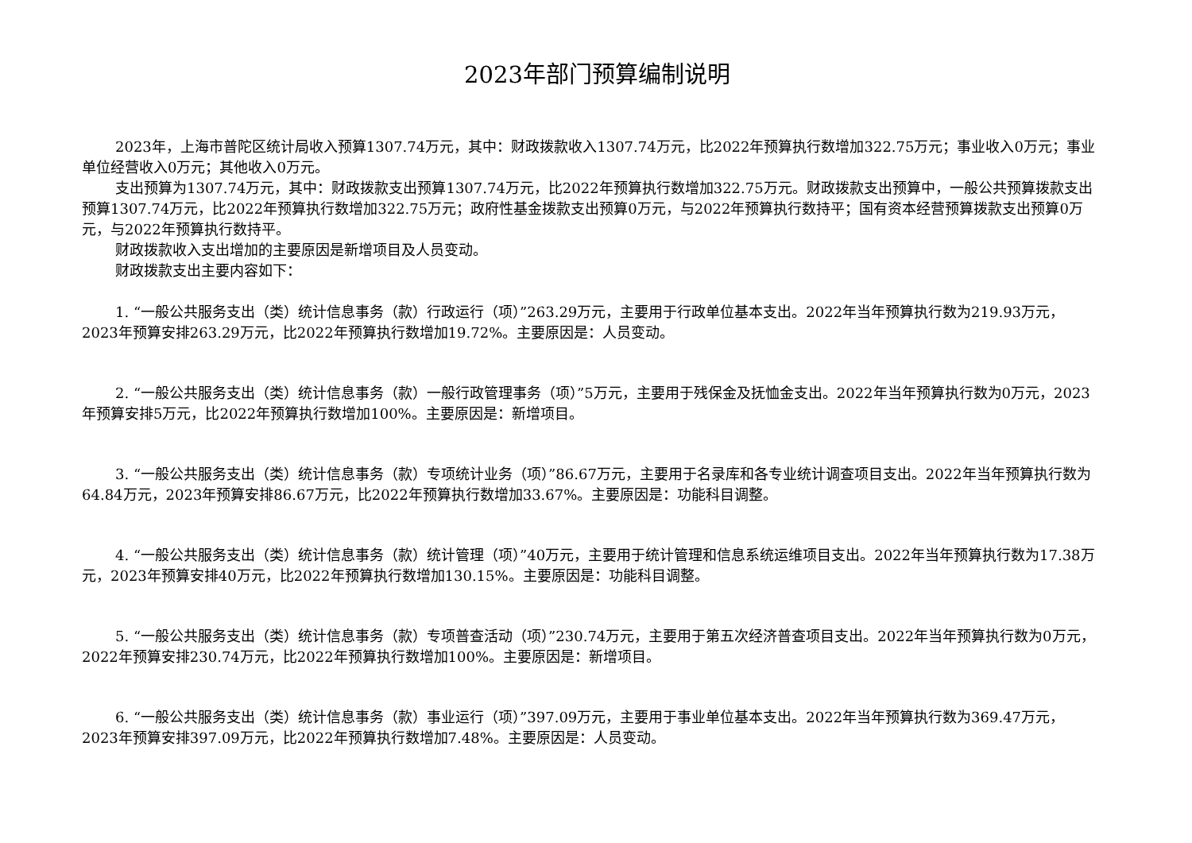2023年部门预算编制说明
2023年，上海市普陀区统计局收入预算1307.74万元，其中：财政拨款收入1307.74万元，比2022年预算执行数增加322.75万元；事业收入0万元；事业单位经营收入0万元；其他收入0万元。
支出预算为1307.74万元，其中：财政拨款支出预算1307.74万元，比2022年预算执行数增加322.75万元。财政拨款支出预算中，一般公共预算拨款支出预算1307.74万元，比2022年预算执行数增加322.75万元；政府性基金拨款支出预算0万元，与2022年预算执行数持平；国有资本经营预算拨款支出预算0万元，与2022年预算执行数持平。
财政拨款收入支出增加的主要原因是新增项目及人员变动。
财政拨款支出主要内容如下：
1. “一般公共服务支出（类）统计信息事务（款）行政运行（项）”263.29万元，主要用于行政单位基本支出。2022年当年预算执行数为219.93万元，2023年预算安排263.29万元，比2022年预算执行数增加19.72%。主要原因是：人员变动。
2. “一般公共服务支出（类）统计信息事务（款）一般行政管理事务（项）”5万元，主要用于残保金及抚恤金支出。2022年当年预算执行数为0万元，2023年预算安排5万元，比2022年预算执行数增加100%。主要原因是：新增项目。
3. “一般公共服务支出（类）统计信息事务（款）专项统计业务（项）”86.67万元，主要用于名录库和各专业统计调查项目支出。2022年当年预算执行数为64.84万元，2023年预算安排86.67万元，比2022年预算执行数增加33.67%。主要原因是：功能科目调整。
4. “一般公共服务支出（类）统计信息事务（款）统计管理（项）”40万元，主要用于统计管理和信息系统运维项目支出。2022年当年预算执行数为17.38万元，2023年预算安排40万元，比2022年预算执行数增加130.15%。主要原因是：功能科目调整。
5. “一般公共服务支出（类）统计信息事务（款）专项普查活动（项）”230.74万元，主要用于第五次经济普查项目支出。2022年当年预算执行数为0万元，2022年预算安排230.74万元，比2022年预算执行数增加100%。主要原因是：新增项目。
6. “一般公共服务支出（类）统计信息事务（款）事业运行（项）”397.09万元，主要用于事业单位基本支出。2022年当年预算执行数为369.47万元，2023年预算安排397.09万元，比2022年预算执行数增加7.48%。主要原因是：人员变动。